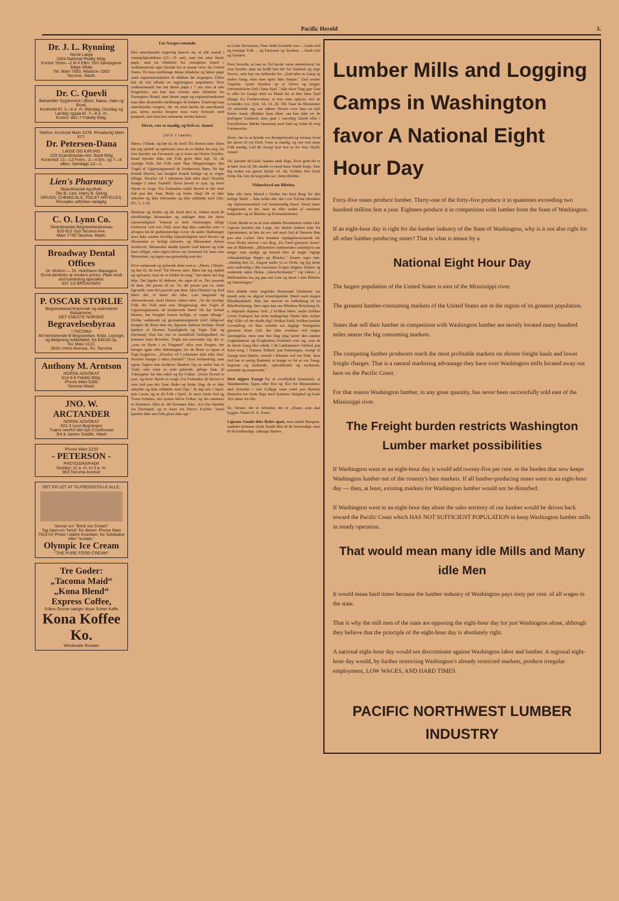Pacific Herold 3.
Dr. J. L. Rynning
Norsk Læge
1625 National Realty Bldg.
Kontor Timer—2 til 4 Eftm. Om Søndagene ifølge Aftale
Tel. Main 7683. Madison 1003
Tacoma. Wash.
Dr. C. Quevli
Behandler Sygdomme i Øren, Næse, Hals og Bryst.
Kontortid Kl. 1—6 e. m. Mandag, Onsdag og Lørdag ogsaa Kl. 7—8 e. m.
Kontor: 801-7 Fidelity Bldg.
Telefon: Kontoret Main 3378. Privatbolig Main 877.
Dr. Petersen-Dana
LÆGE OG KIRURG
220 Scandinavian-Am. Bank Bldg
Kontortid: 11—12 Form., 2—4 Em. og 7—8 aften. Søndage 12—1.
Lien's Pharmacy
Skandinavisk Apothek.
Ole B. Liea. Harry B. Selvig
DRUGS, CHEMICALS, TOILET ARTICLES,
Recepter udfyldes nøiagtig
C. O. Lynn Co.
Skandinavisk Begravelsesbureau
910-912 Syd Tacoma Ave.
Main 7745 Tacoma, Wash.
Broadway Dental Offices
Dr. Morton — Dr. Hutchison Managers
Good dentistry at modern prices. Plate work and extracting specialist.
937 1/2 BROADWAY
P. OSCAR STORLIE
Begravelsesentreprenør og autoriseret Balsamerer.
DET ENESTE NORSKE
Begravelsesbyraa
I TACOMA
Alt henhørende til Begravelser, Kiste, Ligvogn, og Betjening indbefattet, fra $40.00 op.
Tel. Main 1122.
5034 Union Avenue, So. Tacoma
Anthony M. Arntson
NORSK ADVOKAT
614-5-6 Fidelity Bldg.
Phone Main 6305
Tacoma Wash.
JNO. W. ARCTANDER
NORSK ADVOKAT
501-3 Lyon Bygningen
Tværs overfor det nye Courthouse
3rd & James Seattle, Wash
Phone Main 2233
- PETERSON -
PHOTOGRAPHER
Sunday: 11 a. m. to 3 p. m.
903 Tacoma Avenue
DET ER LET AT TILFREDSSTILLE ALLE.
Server vor "Brick Ice Cream"
Tag hjem en "brick" for dinner. Phone Main 7919 for Priser i større Kvantaer, for Selskaber eller "socials."
Olympic Ice Cream
"THE PURE FOOD CREAM"
Tre Goder:
„Tacoma Maid“„Kona Blend“Express Coffee,
Eders Grocer sælger disse Sorter Kaffe
Kona Koffee Ko.
Wholesale Roaster
For Norges-reisende.
Den amerikanske regjering kræver nu, at alle mænd i værnepligtsalderen (21—31 aar), som har uttat første papir, skal ha tilladelse fra exemption board i vedkommende eget distrikt for at kunne reise fra United States. De maa medbringe denne tilladelse og første papir samt registrationskortet til dokken før avgangen. Ellers blir de vist tilbake av regjeringens inspektører. Hvis vedkommende har hat første papir i 7 aar uten at utta borgerbrev, saa kan han avreise uten tilladelse fra Exemption Board, men første papir og registrationskortet maa ikke desmindre medbringes til dokken. Forøvrigt maa amerikanske borgere, der vil reise herfra ha amerikansk pas, mens norske borgere maa være forsynet med passport, som faas hos nærmeste norske konsul.
Herre, vær os naadig, og frels os. Amen!
(Af N. J. Laache).
Hører, I Himle, og hør til, du Jord! Thi Herren taler: Børn har jeg opfødt og opfostret; men de er faldne fra mig. En Oxe kjender sin Eiermand, og et Asen sin Herres Krybbe; Israel kjender ikke, mit Folk giver ikke Agt. Ve, de syndige Folk, det Folk med Skar Misgjerninger, den Yngel af Ugjerningsmænd de fordærvede Børn. De har forladt Herren, har foragtet Israels hellige og er vegne tilbage. Hvorfor vil I ydermere lade eder slaa? Hvorfor forøger I eders Frafald? Hvert hoved er syat, og hvert Hjerte er svagt. Fra Fodsaalen indtil Hoved er der intet helt paa det; Saar, Buler og friske Slag! De er ikke udtrykte og ikke forbundne og ikke udblødte med Olje. (Es. 1, 2.-6).
Himlene og Jorden og alt, hvad deri er, vidner imod de ubodfærdige Mennesker og anklager dem for deres Gjenstridighed. Vistnok er hele Skabningen tillige fordærvet ved vort Fald, men dog ikke saaledes som vi afvegen fra de guddommelige Love; de andre Skabninger øver ikke saadan frivillig Gjenstridighed mod Herren og Mennesket er herligt udrustet, og Mennesket dybest fordærvet; Mennesket skulde kjende Gud klarest og lyde ham villigst, men ingen bliver saa fremmed for ham som Mennesket, og ingen saa gjenstridig som det.
Hvor vækkende og gribende dette end er: „Hører, I Himle, og hør til, du Jord! Thi Herren taler: Børn har jeg opfødt og opfostret; men de er faldne fra mig." Saa høres det dog ikke. Det fagdes til Jøderne, det siges til os. Der passede til dem, det passer til os. Ve, det passer paa os, snart ligesuldt, som det passede paa dem. Men Himmel og Jord hører det, vi hører det ikke. Læs langsomt og eftertænksomt, hvad Herren videre taler: „Ve det syndige Folk, det Folk med svar Misgjerning, den Yngel af Ugjerningsmænd, de fordærvede Børn! De har forladt Herren, har foragtet Israels hellige, er vegne tilbage." Hvilke vækkende og gjennemtrængende Ord! Alligevel foragter de fleste dem nu, ligesom Jøderne fordum. Hvad hjælper al Herrens Kjærligheds og Tugts Tale og Gjerning? Han har vist os tusindfold Fadergodhed, nu kommer hans Revselse. Nogle saa omvender sig, det er, „som en Hytte i en Vingaard" eller som Frugter, der hænger igjen efter Høstningen; for de fleste er ogsaa al Tugt forgjæves: „Hvorfor vil I ydermere lade eder slaa? Hvorfor forøger I eders Frafald?" Hvor forfærdelig, naar ogsaa Tugten kun fordøver Skaden! Og nu maler han et Træk, som viser os rode gabende, giftige Saar, til Ydmygelse for den enkle og for Folket: „Hvert Hoved er syat, og hvert Hjerte er svagt. Fra Fodsaalen til Hoved er intet helt paa det: Saar, Buler og friske Slag: de er ikke udtrykte og ikke udblødte med Olje." Se dig selv i Speil, min Læser, og se dit Folk i Speil. Jo mere Guds Ord og Troen forlattes, des synere bliver Folket, og des nærmere er Dommen. Men af, det forstaaes ikke. „En Oxe kjender sin Eiermand, og et Asen sin Herres Krybbe: Israel kjender ikke mit Folk giver ikke agt."
se Guds Hevnerens, Naar Jøder forstøde oser ... Guds Ord og trodsige Folk ... og Fariseere og Syndere ... Guds Ord og Syndere.
Prest fortælle, at han en Tid havde været sønderknust for sine Synder, men nu holdt han det for Galskab og syge Nerver, som han var helbredet for. „Gud taler en Gang og anden Gang, men man agter ikke derpaa." Gud sender Tugtelse, ryster Syndere op af Søvne og lægger Omvendelsens Ord i hans Sjæl. "Alle disse Ting gjør Gud to eller tre Gange med en Mand for at føre hans Sjæl tilbage fra Fordærvelsen, at han maa oplyses ved de Levendes Lys. (Job. 33, 14. 29. 30). Naar da Mennesket vil omvende sig, saa udøser Herren over ham en dyb Søvns Aand, tillukker hans Øine, saa han ikke ser de kraftigste Gudsord, men gaar i vanvittig Glæde eller i Fortvilelsens Mørke Stemning med Saul og Judas til evig Fordærvelse.
Herre, lær os at kjende vor Besøgelsestid og forstaa, hvad der tjener til vor Fred. Være os naadig, og vær vort arme Folk naadig. Lad dit Ansigt lyse hos os for Jesu Skyld. Amen!
Ak, kjendte du Guds Naades søde Rige, Hvor godt det er at høre Jesu til, Du skulde ei imod hans Naade krige, Som dig endnu saa gjerne hjelpe vil. Ak, hvilken Seir Guds Kirke fik, Om du begyndte nu i dette Øieblik.
Vidnesbyrd om Bibelen.
Ikke alle store Mænd i Verden har havt Brug for den hellige Skrift ... ikke heller alle, der i vor Tid har tiltrukket sig Opmærksomhed ved berømmelig Daad. Desto mere velgjørende er det, naar en eller anden af saadanne bekjender sig til Bibelen og Kristendommen.
I frisk Minde er en af vore afdøde Presidenters sidste Ord. Ligesaa beretter den Læge, der skulde bedøve ham for Operationen, at han da sov ind med Ord af Herrens Bøn paa sine Læber. Den berømte Opdagelsesreisende Dr. Sven Hedin skriver i sin Bog „En Færd gjennem Asien" om sit Bibliotek: „Biblioteket indskrænkes naturligvis saa meget som muligt og bestod blot af nogle vigtige videnskabelige Bøger og Bibelen." Senere siger han: „Søndag den 12. August undte vi os Hvile, og jeg læste som sædvanlig i den ensomme Scrgen Dagens Tekster og studerede siden Heims „Gletscherkunde"." Og videre: „I Mellemtiden laa jeg paa mit Leie og læste i min Bibelen og Salmebogen."
Den afdøde store engelske Statsmand Gladstone var kjendt som en afgjort kristeligsindet Mand med megen Bibelkundskab. Han har skrevet en Indledning til en Bibelforklaring. Deri siger han om Bibelens Betydning bl. a. følgende skjønne Ord: „I hvilken Møie, under hvilken Livets Trængsel har dette undtagelige Skatte ikke styrket dig? Eller vil det skuffe dig? Hvilket Kald, hvilken jordisk Livsstilling vil ikke erholde sin daglige Velsignelse gjennem disse Ord, der ikke svækkes ved nogen Gjentagelse, men som den Dag idag bærer den samme Ungdommens og Evighedens Friskhed over sig, som da de første Gang blev udtalt. I dit Lønkammers Stilhed, paa Sotte-seng, i Nattens Stilhed, paa Sotesengen, Ansigt til Ansigt med Døden, overalt i Bibelen ved vor Side, dens Ord har et særlig Budskab at bringe os for al vor Trang, lægende og lindrende, opkvikkende og styrkende, nærende og ansporende."
Med afgjort Foragt for al overfladisk Kundskab, al Skindannelse, higen efter Ros og Ære for Menneskene, skal Arbeidet i vort College være rettet paa Hjertets Dannelse for Guds Rige med Sjælenes Salighed og Guds Ære alene for Øie.
Se, Venner, det er Arbeidet, der er „Huset, som skal bygges. Pastor H. A. Preus.
Ligesom Vandet ikke flyder opad, men nedad Bjergene, saaledes kommer Guds Naade ikke til de hovmodige, men til de bodfærdige, ydmyge Hjerter.
Lumber Mills and Logging Camps in Washington favor A National Eight Hour Day
Forty-five states produce lumber. Thirty-one of the forty-five produce it in quantities exceeding two hundred million feet a year. Eighteen produce it in competition with lumber from the State of Washington.
If an eight-hour day is right for the lumber industry of the State of Washington, why is it not also right for all other lumber-producing states? That is what is meant by a
National Eight Hour Day
The largest population of the United States is east of the Mississippi river.
The greatest lumber-consuming markets of the United States are in the region of its greatest population.
States that sell their lumber in competition with Washington lumber are mostly located many hundred miles nearer the big consuming markets.
The competing lumber producers reach the most profitable markets on shorter freight hauls and lower freight charges. That is a natural marketing advantage they have over Washington mills located away out here on the Pacific Coast.
For that reason Washington lumber, in any great quantity, has never been successfully sold east of the Mississippi river.
The Freight burden restricts Washington Lumber market possibilities
If Washington went to an eight-hour day it would add twenty-five per cent. to the burden that now keeps Washington lumber out of the country's best markets. If all lumber-producing states went to an eight-hour day — then, at least, existing markets for Washington lumber would not be disturbed.
If Washington went to an eight-hour day alone the sales territory of our lumber would be driven back toward the Pacific Coast which HAS NOT SUFFICIENT POPULATION to keep Washington lumber mills in steady operation.
That would mean many idle Mills and Many idle Men
It would mean hard times because the lumber industry of Washington pays sixty per cent. of all wages in the state.
That is why the mill men of the state are opposing the eight-hour day for just Washington alone, although they believe that the principle of the eight-hour day is absolutely right.
A national eight-hour day would not discriminate against Washington labor and lumber. A regional eight-hour day would, by further restricting Washington's already restricted markets, produce irregular employment, LOW WAGES, AND HARD TIMES.
PACIFIC NORTHWEST LUMBER INDUSTRY